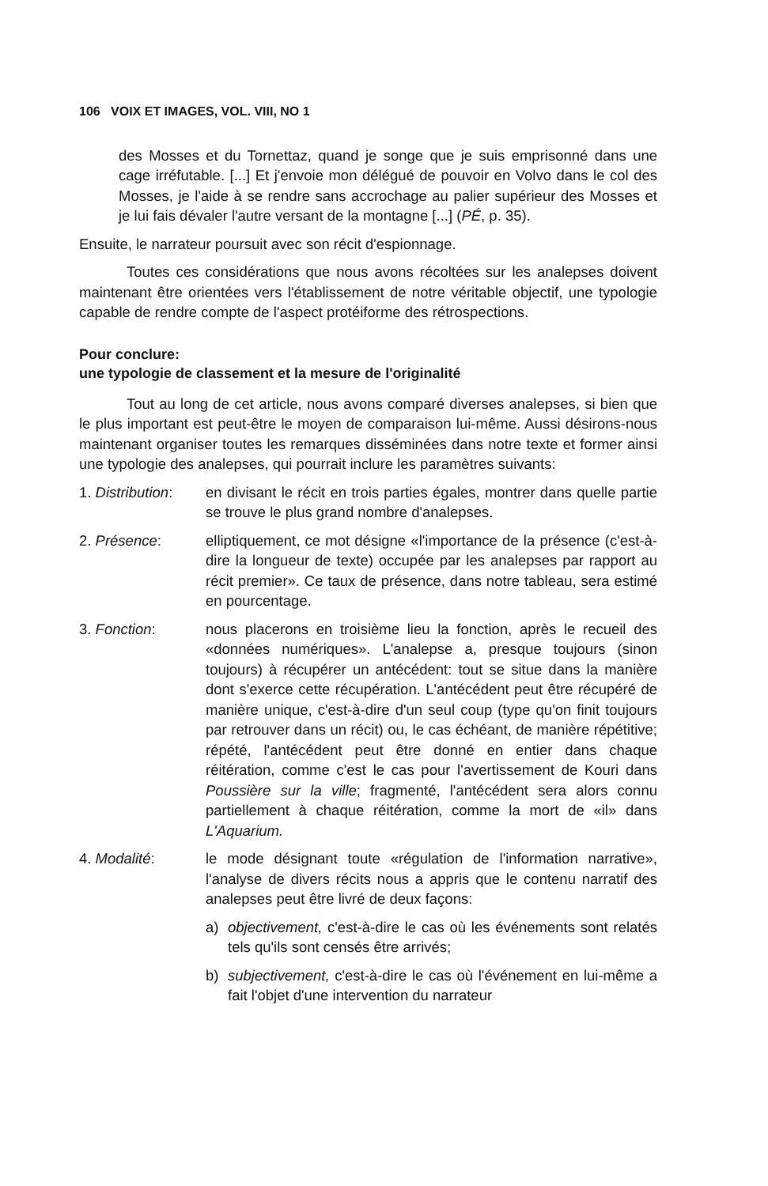106 VOIX ET IMAGES, VOL. VIII, NO 1
des Mosses et du Tornettaz, quand je songe que je suis emprisonné dans une cage irréfutable. [...] Et j'envoie mon délégué de pouvoir en Volvo dans le col des Mosses, je l'aide à se rendre sans accrochage au palier supérieur des Mosses et je lui fais dévaler l'autre versant de la montagne [...] (PÉ, p. 35).
Ensuite, le narrateur poursuit avec son récit d'espionnage.
Toutes ces considérations que nous avons récoltées sur les analepses doivent maintenant être orientées vers l'établissement de notre véritable objectif, une typologie capable de rendre compte de l'aspect protéiforme des rétrospections.
Pour conclure:
une typologie de classement et la mesure de l'originalité
Tout au long de cet article, nous avons comparé diverses analepses, si bien que le plus important est peut-être le moyen de comparaison lui-même. Aussi désirons-nous maintenant organiser toutes les remarques disséminées dans notre texte et former ainsi une typologie des analepses, qui pourrait inclure les paramètres suivants:
1. Distribution:
en divisant le récit en trois parties égales, montrer dans quelle partie se trouve le plus grand nombre d'analepses.
2. Présence: elliptiquement, ce mot désigne «l'importance de la présence (c'est-à-dire la longueur de texte) occupée par les analepses par rapport au récit premier». Ce taux de présence, dans notre tableau, sera estimé en pourcentage.
3. Fonction: nous placerons en troisième lieu la fonction, après le recueil des «données numériques». L'analepse a, presque toujours (sinon toujours) à récupérer un antécédent: tout se situe dans la manière dont s'exerce cette récupération. L'antécédent peut être récupéré de manière unique, c'est-à-dire d'un seul coup (type qu'on finit toujours par retrouver dans un récit) ou, le cas échéant, de manière répétitive; répété, l'antécédent peut être donné en entier dans chaque réitération, comme c'est le cas pour l'avertissement de Kouri dans Poussière sur la ville; fragmenté, l'antécédent sera alors connu partiellement à chaque réitération, comme la mort de «il» dans L'Aquarium.
4. Modalité: le mode désignant toute «régulation de l'information narrative», l'analyse de divers récits nous a appris que le contenu narratif des analepses peut être livré de deux façons:
a) objectivement, c'est-à-dire le cas où les événements sont relatés tels qu'ils sont censés être arrivés;
b) subjectivement, c'est-à-dire le cas où l'événement en lui-même a fait l'objet d'une intervention du narrateur